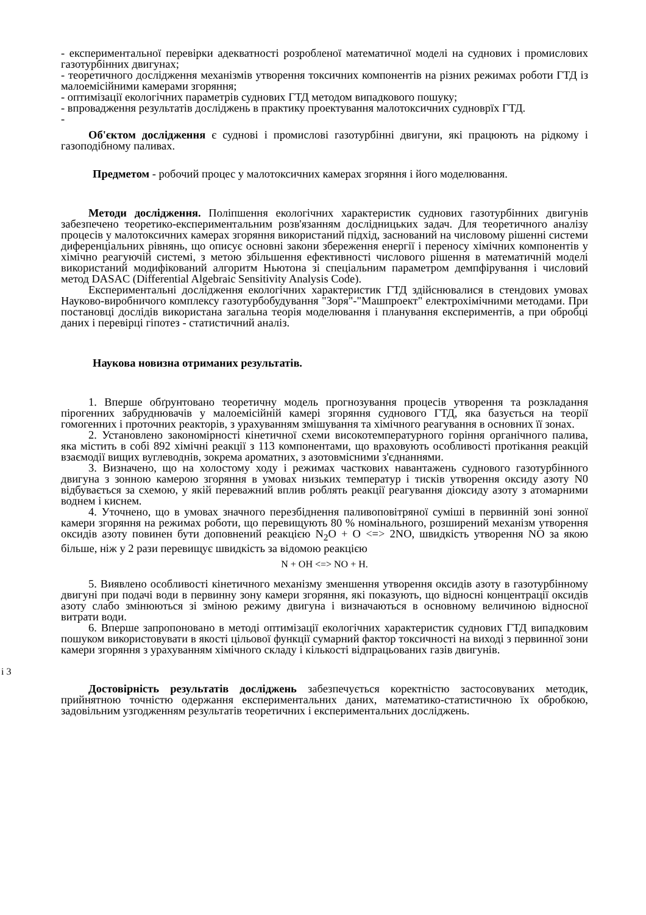- експериментальної перевірки адекватності розробленої математичної моделі на суднових і промислових газотурбінних двигунах;
- теоретичного дослідження механізмів утворення токсичних компонентів на різних режимах роботи ГТД із малоемісійними камерами згоряння;
- оптимізації екологічних параметрів суднових ГТД методом випадкового пошуку;
- впровадження результатів досліджень в практику проектування малотоксичних судноврїх ГТД.
-
Об'єктом дослідження є суднові і промислові газотурбінні двигуни, які працюють на рідкому і газоподібному паливах.
Предметом - робочий процес у малотоксичних камерах згоряння і його моделювання.
Методи дослідження. Поліпшення екологічних характеристик суднових газотурбінних двигунів забезпечено теоретико-експериментальним розв'язанням дослідницьких задач. Для теоретичного аналізу процесів у малотоксичних камерах згоряння використаний підхід, заснований на числовому рішенні системи диференціальних рівнянь, що описує основні закони збереження енергії і переносу хімічних компонентів у хімічно реагуючій системі, з метою збільшення ефективності числового рішення в математичній моделі використаний модифікований алгоритм Ньютона зі спеціальним параметром демпфірування і числовий метод DASAC (Differential Algebraic Sensitivity Analysis Code).
Експериментальні дослідження екологічних характеристик ГТД здійснювалися в стендових умовах Науково-виробничого комплексу газотурбобудування "Зоря"-"Машпроект" електрохімічними методами. При постановці дослідів використана загальна теорія моделювання і планування експериментів, а при обробці даних і перевірці гіпотез - статистичний аналіз.
Наукова новизна отриманих результатів.
1. Вперше обґрунтовано теоретичну модель прогнозування процесів утворення та розкладання пірогенних забруднювачів у малоемісійній камері згоряння суднового ГТД, яка базується на теорії гомогенних і проточних реакторів, з урахуванням змішування та хімічного реагування в основних її зонах.
2. Установлено закономірності кінетичної схеми високотемпературного горіння органічного палива, яка містить в собі 892 хімічні реакції з 113 компонентами, що враховують особливості протікання реакцій взаємодії вищих вуглеводнів, зокрема ароматних, з азотовмісними з'єднаннями.
3. Визначено, що на холостому ходу і режимах часткових навантажень суднового газотурбінного двигуна з зонною камерою згоряння в умовах низьких температур і тисків утворення оксиду азоту N0 відбувається за схемою, у якій переважний вплив роблять реакції реагування діоксиду азоту з атомарними воднем і киснем.
4. Уточнено, що в умовах значного перезбіднення паливоповітряної суміші в первинній зоні зонної камери згоряння на режимах роботи, що перевищують 80 % номінального, розширений механізм утворення оксидів азоту повинен бути доповнений реакцією N<sub>2</sub>O + O <=> 2NO, швидкість утворення NO за якою більше, ніж у 2 рази перевищує швидкість за відомою реакцією
N + OH <=> NO + H.
5. Виявлено особливості кінетичного механізму зменшення утворення оксидів азоту в газотурбінному двигуні при подачі води в первинну зону камери згоряння, які показують, що відносні концентрації оксидів азоту слабо змінюються зі зміною режиму двигуна і визначаються в основному величиною відносної витрати води.
6. Вперше запропоновано в методі оптимізації екологічних характеристик суднових ГТД випадковим пошуком використовувати в якості цільової функції сумарний фактор токсичності на виході з первинної зони камери згоряння з урахуванням хімічного складу і кількості відпрацьованих газів двигунів.
і 3
Достовірність результатів досліджень забезпечується коректністю застосовуваних методик, прийнятною точністю одержання експериментальних даних, математико-статистичною їх обробкою, задовільним узгодженням результатів теоретичних і експериментальних досліджень.